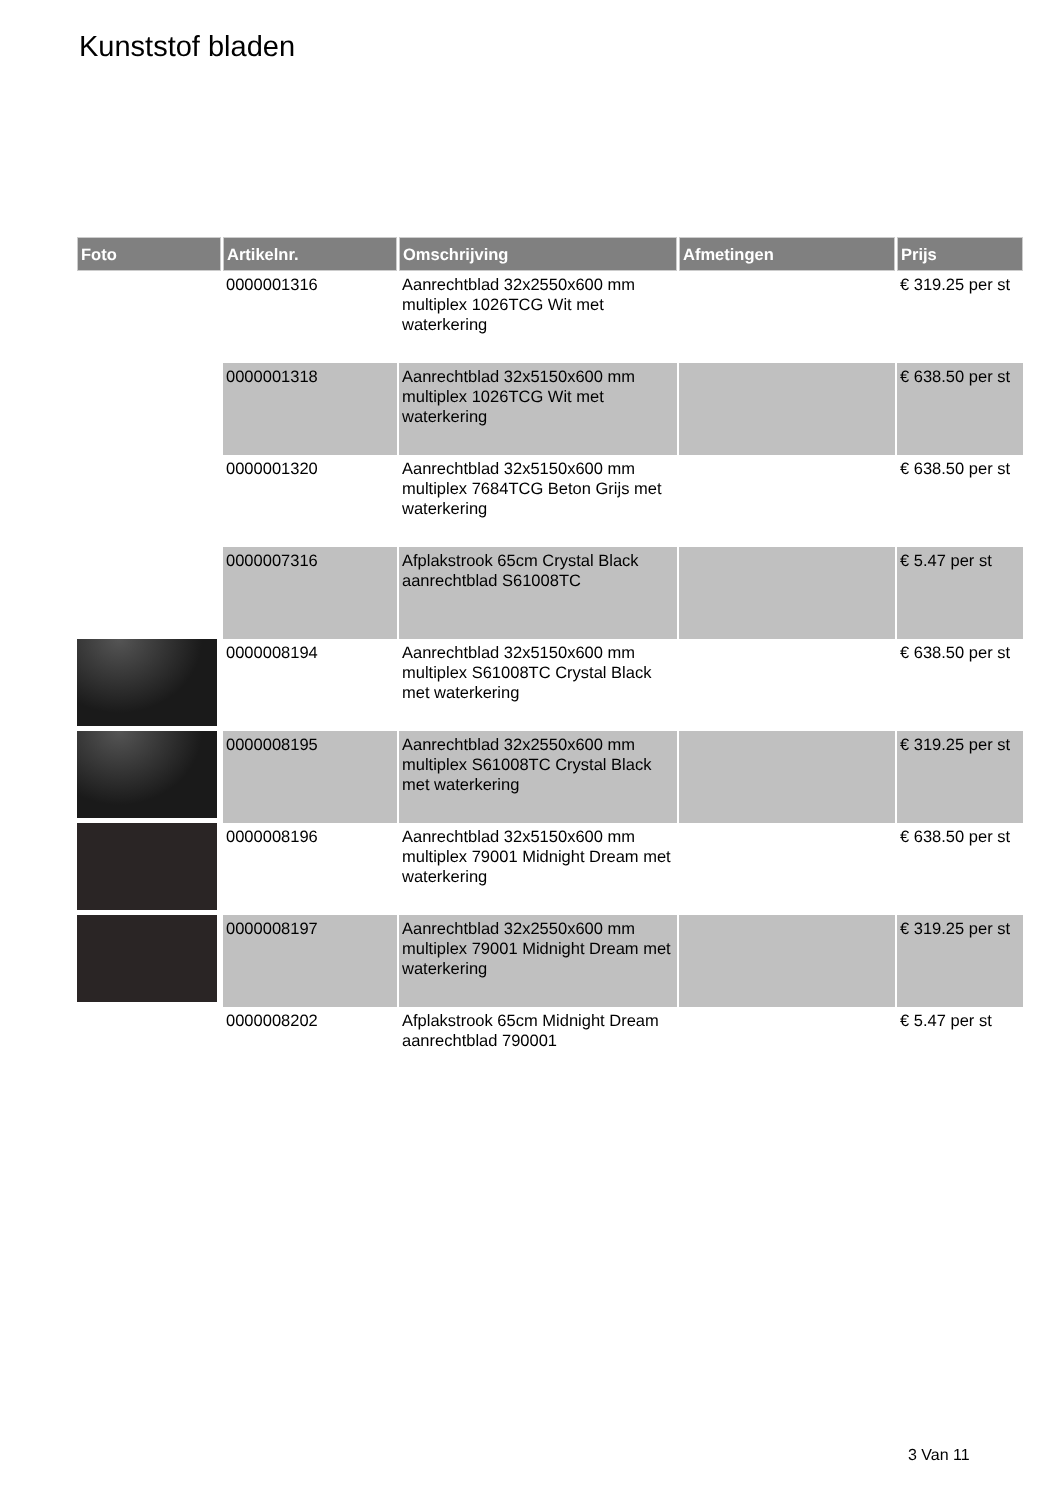Kunststof bladen
| Foto | Artikelnr. | Omschrijving | Afmetingen | Prijs |
| --- | --- | --- | --- | --- |
| | 0000001316 | Aanrechtblad 32x2550x600 mm multiplex 1026TCG Wit met waterkering | | € 319.25 per st |
| | 0000001318 | Aanrechtblad 32x5150x600 mm multiplex 1026TCG Wit met waterkering | | € 638.50 per st |
| | 0000001320 | Aanrechtblad 32x5150x600 mm multiplex 7684TCG Beton Grijs met waterkering | | € 638.50 per st |
| | 0000007316 | Afplakstrook 65cm Crystal Black aanrechtblad S61008TC | | € 5.47 per st |
| | 0000008194 | Aanrechtblad 32x5150x600 mm multiplex S61008TC Crystal Black met waterkering | | € 638.50 per st |
| | 0000008195 | Aanrechtblad 32x2550x600 mm multiplex S61008TC Crystal Black met waterkering | | € 319.25 per st |
| | 0000008196 | Aanrechtblad 32x5150x600 mm multiplex 79001 Midnight Dream met waterkering | | € 638.50 per st |
| | 0000008197 | Aanrechtblad 32x2550x600 mm multiplex 79001 Midnight Dream met waterkering | | € 319.25 per st |
| | 0000008202 | Afplakstrook 65cm Midnight Dream aanrechtblad 790001 | | € 5.47 per st |
3 Van 11